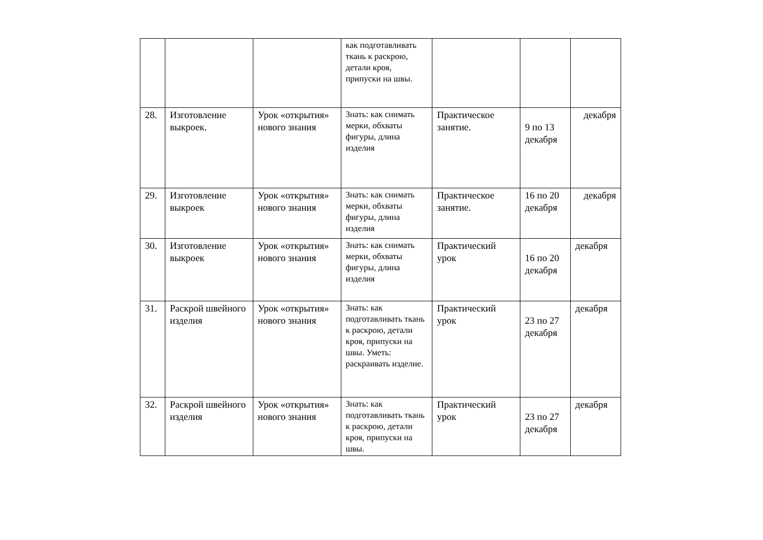| | | | как подготавливать ткань к раскрою, детали кроя, припуски на швы. | | | |
| 28. | Изготовление выкроек. | Урок «открытия» нового знания | Знать: как снимать мерки, обхваты фигуры, длина изделия | Практическое занятие. | 9 по 13 декабря | декабря |
| 29. | Изготовление выкроек | Урок «открытия» нового знания | Знать: как снимать мерки, обхваты фигуры, длина изделия | Практическое занятие. | 16 по 20 декабря | декабря |
| 30. | Изготовление выкроек | Урок «открытия» нового знания | Знать: как снимать мерки, обхваты фигуры, длина изделия | Практический урок | 16 по 20 декабря | декабря |
| 31. | Раскрой швейного изделия | Урок «открытия» нового знания | Знать: как подготавливать ткань к раскрою, детали кроя, припуски на швы. Уметь: раскраивать изделие. | Практический урок | 23 по 27 декабря | декабря |
| 32. | Раскрой швейного изделия | Урок «открытия» нового знания | Знать: как подготавливать ткань к раскрою, детали кроя, припуски на швы. | Практический урок | 23 по 27 декабря | декабря |